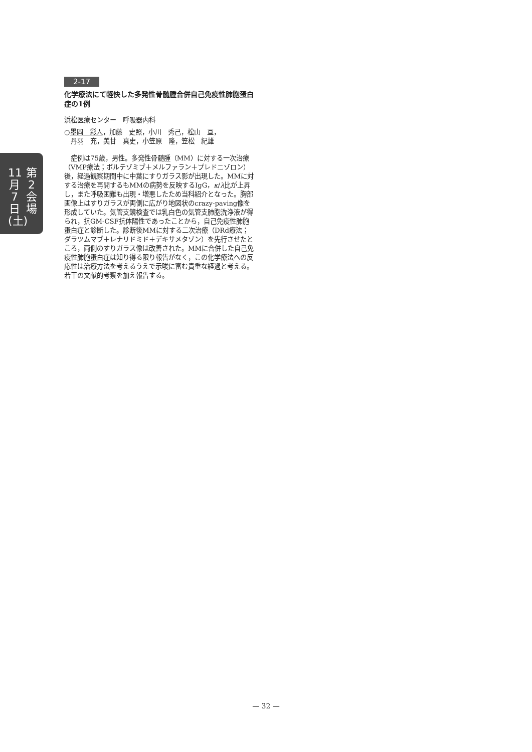11
月
7
日
(土)
第
2
会
場
2-17
化学療法にて軽快した多発性骨髄腫合併自己免疫性肺胞蛋白症の1例
浜松医療センター　呼吸器内科
○墨岡　彩人，加藤　史照，小川　秀己，松山　亘，
　丹羽　充，美甘　真史，小笠原　隆，笠松　紀雄
　症例は75歳，男性。多発性骨髄腫（MM）に対する一次治療（VMP療法；ボルテゾミブ＋メルファラン＋プレドニゾロン）後，経過観察期間中に中葉にすりガラス影が出現した。MMに対する治療を再開するもMMの病勢を反映するIgG，κ/λ比が上昇し，また呼吸困難も出現・増悪したため当科紹介となった。胸部画像上はすりガラスが両側に広がり地図状のcrazy-paving像を形成していた。気管支鏡検査では乳白色の気管支肺胞洗浄液が得られ，抗GM-CSF抗体陽性であったことから，自己免疫性肺胞蛋白症と診断した。診断後MMに対する二次治療（DRd療法；ダラツムマブ＋レナリドミド＋デキサメタゾン）を先行させたところ，両側のすりガラス像は改善された。MMに合併した自己免疫性肺胞蛋白症は知り得る限り報告がなく，この化学療法への反応性は治療方法を考えるうえで示唆に富む貴重な経過と考える。若干の文献的考察を加え報告する。
— 32 —